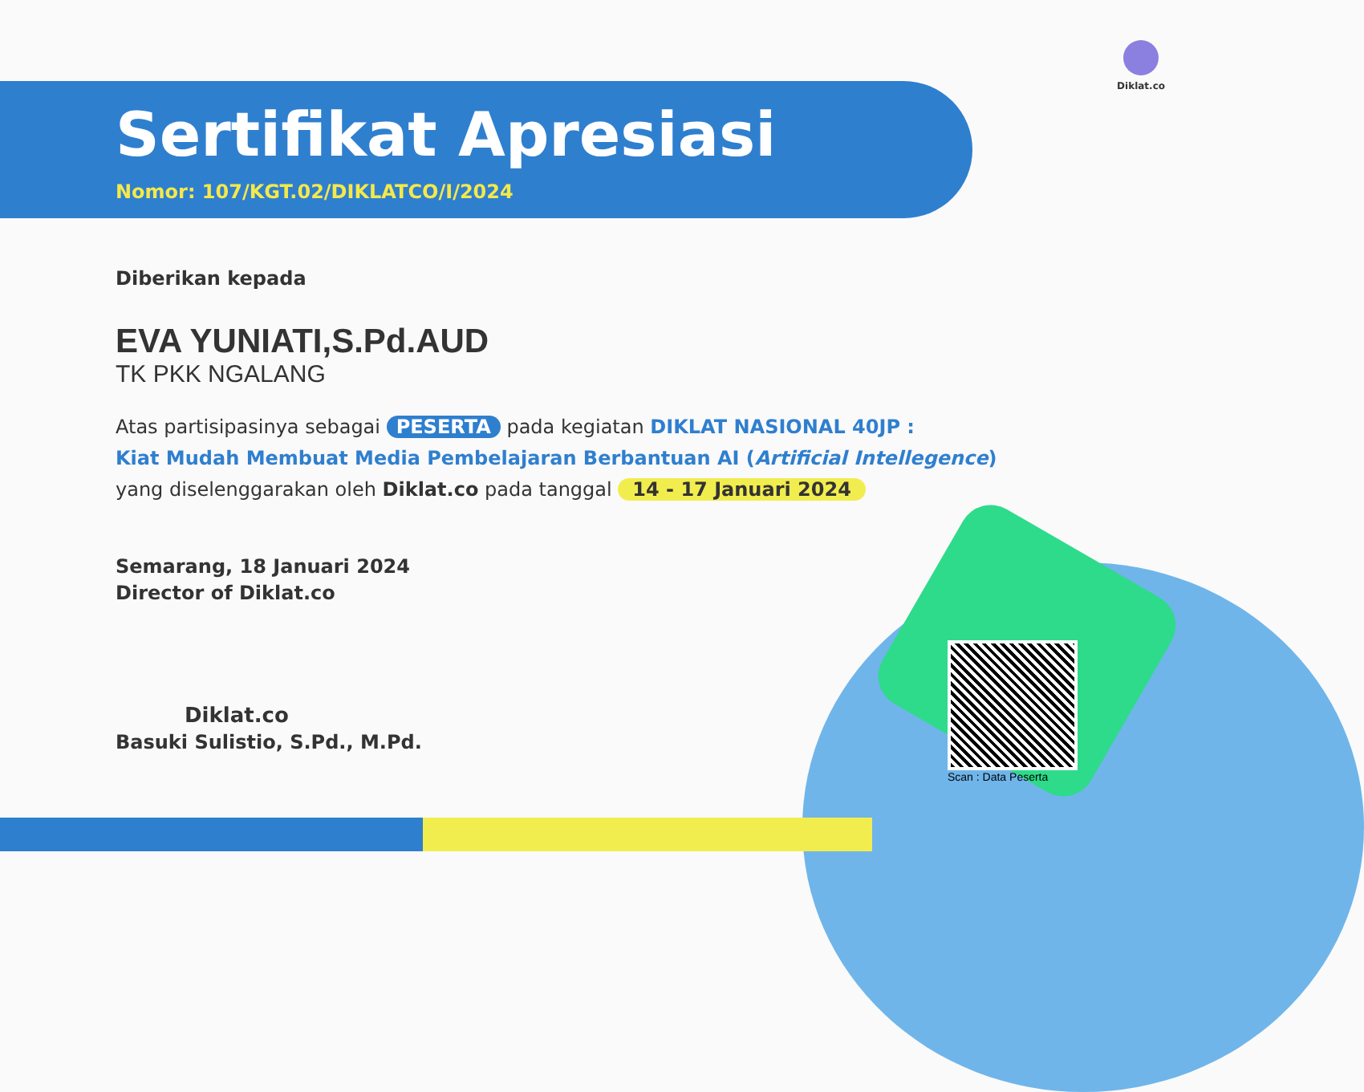Diklat.co
Sertifikat Apresiasi
Nomor: 107/KGT.02/DIKLATCO/I/2024
Diberikan kepada
EVA YUNIATI,S.Pd.AUD
TK PKK NGALANG
Atas partisipasinya sebagai PESERTA pada kegiatan DIKLAT NASIONAL 40JP :
Kiat Mudah Membuat Media Pembelajaran Berbantuan AI (Artificial Intellegence)
yang diselenggarakan oleh Diklat.co pada tanggal 14 - 17 Januari 2024
Semarang, 18 Januari 2024
Director of Diklat.co
Diklat.co
Basuki Sulistio, S.Pd., M.Pd.
Scan : Data Peserta